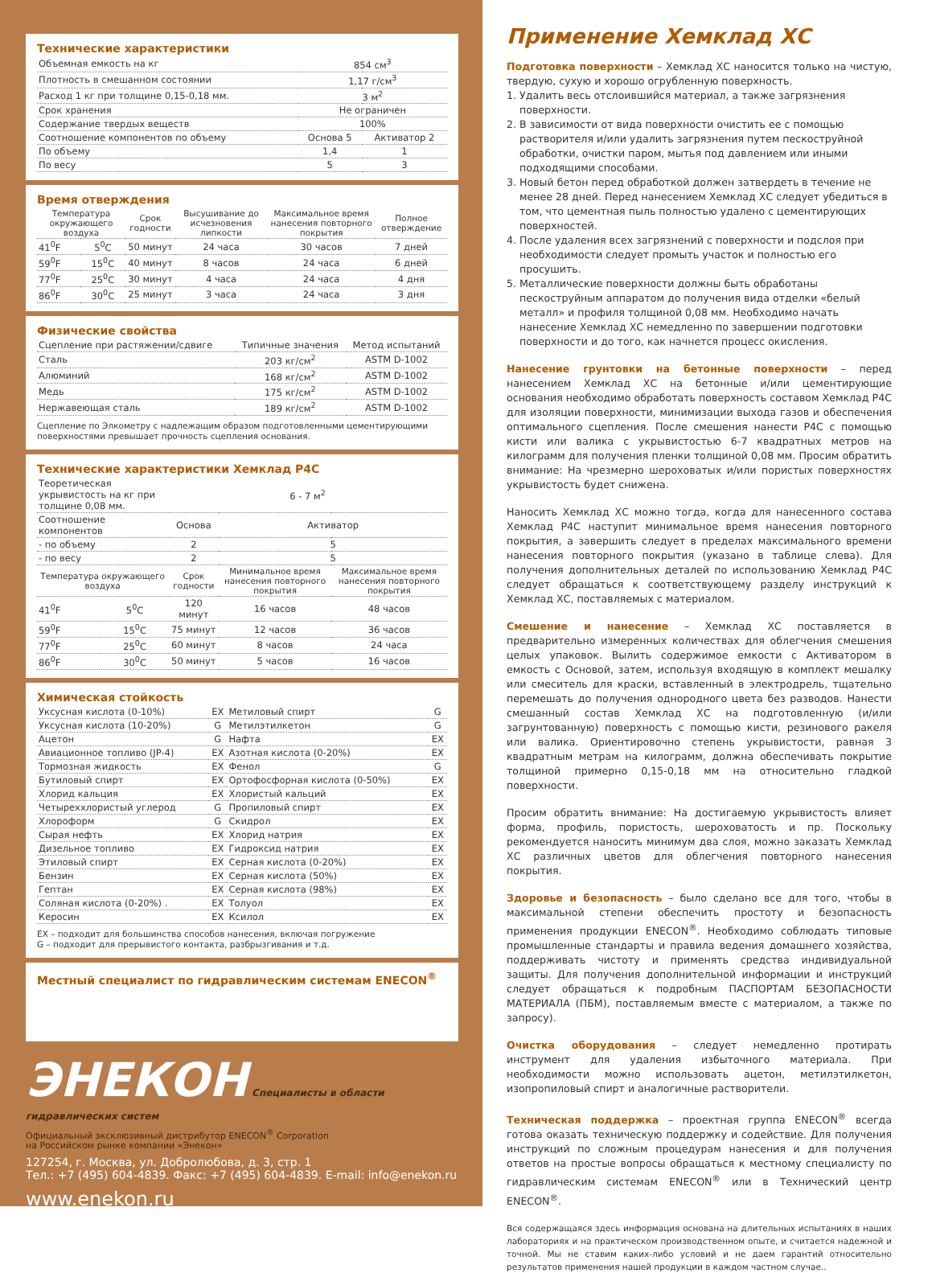Технические характеристики
| Объемная емкость на кг | 854 см<sup>3</sup> | |
| Плотность в смешанном состоянии | 1,17 г/см<sup>3</sup> | |
| Расход 1 кг при толщине 0,15-0,18 мм. | 3 м<sup>2</sup> | |
| Срок хранения | Не ограничен | |
| Содержание твердых веществ | 100% | |
| Соотношение компонентов по объему | Основа 5 | Активатор 2 |
| По объему | 1,4 | 1 |
| По весу | 5 | 3 |
Время отверждения
| Температура окружающего воздуха | | Срок годности | Высушивание до исчезновения липкости | Максимальное время нанесения повторного покрытия | Полное отверждение |
| --- | --- | --- | --- | --- | --- |
| 41<sup>0</sup>F | 5<sup>0</sup>C | 50 минут | 24 часа | 30 часов | 7 дней |
| 59<sup>0</sup>F | 15<sup>0</sup>C | 40 минут | 8 часов | 24 часа | 6 дней |
| 77<sup>0</sup>F | 25<sup>0</sup>C | 30 минут | 4 часа | 24 часа | 4 дня |
| 86<sup>0</sup>F | 30<sup>0</sup>C | 25 минут | 3 часа | 24 часа | 3 дня |
Физические свойства
| Сцепление при растяжении/сдвиге | Типичные значения | Метод испытаний |
| Сталь | 203 кг/см<sup>2</sup> | ASTM D-1002 |
| Алюминий | 168 кг/см<sup>2</sup> | ASTM D-1002 |
| Медь | 175 кг/см<sup>2</sup> | ASTM D-1002 |
| Нержавеющая сталь | 189 кг/см<sup>2</sup> | ASTM D-1002 |
Сцепление по Элкометру с надлежащим образом подготовленными цементирующими поверхностями превышает прочность сцепления основания.
Технические характеристики Хемклад Р4С
| Теоретическая укрывистость на кг при толщине 0,08 мм. | | 6 - 7 м<sup>2</sup> | | |
| Соотношение компонентов | | Основа | Активатор | |
| - по объему | | 2 | 5 | |
| - по весу | | 2 | 5 | |
| Температура окружающего воздуха | | Срок годности | Минимальное время нанесения повторного покрытия | Максимальное время нанесения повторного покрытия |
| 41<sup>0</sup>F | 5<sup>0</sup>C | 120 минут | 16 часов | 48 часов |
| 59<sup>0</sup>F | 15<sup>0</sup>C | 75 минут | 12 часов | 36 часов |
| 77<sup>0</sup>F | 25<sup>0</sup>C | 60 минут | 8 часов | 24 часа |
| 86<sup>0</sup>F | 30<sup>0</sup>C | 50 минут | 5 часов | 16 часов |
Химическая стойкость
| Уксусная кислота (0-10%) | EX | Метиловый спирт | G |
| Уксусная кислота (10-20%) | G | Метилэтилкетон | G |
| Ацетон | G | Нафта | EX |
| Авиационное топливо (JP-4) | EX | Азотная кислота (0-20%) | EX |
| Тормозная жидкость | EX | Фенол | G |
| Бутиловый спирт | EX | Ортофосфорная кислота (0-50%) | EX |
| Хлорид кальция | EX | Хлористый кальций | EX |
| Четыреххлористый углерод | G | Пропиловый спирт | EX |
| Хлороформ | G | Скидрол | EX |
| Сырая нефть | EX | Хлорид натрия | EX |
| Дизельное топливо | EX | Гидроксид натрия | EX |
| Этиловый спирт | EX | Серная кислота (0-20%) | EX |
| Бензин | EX | Серная кислота (50%) | EX |
| Гептан | EX | Серная кислота (98%) | EX |
| Соляная кислота (0-20%) . | EX | Толуол | EX |
| Керосин | EX | Ксилол | EX |
EX – подходит для большинства способов нанесения, включая погружение
G – подходит для прерывистого контакта, разбрызгивания и т.д.
Местный специалист по гидравлическим системам ENECON<sup>®</sup>
ЭНЕКОН Специалисты в области
гидравлических систем
Официальный эксклюзивный дистрибутор ENECON<sup>®</sup> Corporation
на Российском рынке компании «Энекон»
127254, г. Москва, ул. Добролюбова, д. 3, стр. 1
Тел.: +7 (495) 604-4839. Факс: +7 (495) 604-4839. E-mail: info@enekon.ru
www.enekon.ru
Применение Хемклад ХС
Подготовка поверхности – Хемклад ХС наносится только на чистую, твердую, сухую и хорошо огрубленную поверхность.
1. Удалить весь отслоившийся материал, а также загрязнения поверхности.
2. В зависимости от вида поверхности очистить ее с помощью растворителя и/или удалить загрязнения путем пескоструйной обработки, очистки паром, мытья под давлением или иными подходящими способами.
3. Новый бетон перед обработкой должен затвердеть в течение не менее 28 дней. Перед нанесением Хемклад ХС следует убедиться в том, что цементная пыль полностью удалено с цементирующих поверхностей.
4. После удаления всех загрязнений с поверхности и подслоя при необходимости следует промыть участок и полностью его просушить.
5. Металлические поверхности должны быть обработаны пескоструйным аппаратом до получения вида отделки «белый металл» и профиля толщиной 0,08 мм. Необходимо начать нанесение Хемклад ХС немедленно по завершении подготовки поверхности и до того, как начнется процесс окисления.
Нанесение грунтовки на бетонные поверхности – перед нанесением Хемклад ХС на бетонные и/или цементирующие основания необходимо обработать поверхность составом Хемклад Р4С для изоляции поверхности, минимизации выхода газов и обеспечения оптимального сцепления. После смешения нанести Р4С с помощью кисти или валика с укрывистостью 6-7 квадратных метров на килограмм для получения пленки толщиной 0,08 мм. Просим обратить внимание: На чрезмерно шероховатых и/или пористых поверхностях укрывистость будет снижена.
Наносить Хемклад ХС можно тогда, когда для нанесенного состава Хемклад Р4С наступит минимальное время нанесения повторного покрытия, а завершить следует в пределах максимального времени нанесения повторного покрытия (указано в таблице слева). Для получения дополнительных деталей по использованию Хемклад Р4С следует обращаться к соответствующему разделу инструкций к Хемклад ХС, поставляемых с материалом.
Смешение и нанесение – Хемклад ХС поставляется в предварительно измеренных количествах для облегчения смешения целых упаковок. Вылить содержимое емкости с Активатором в емкость с Основой, затем, используя входящую в комплект мешалку или смеситель для краски, вставленный в электродрель, тщательно перемешать до получения однородного цвета без разводов. Нанести смешанный состав Хемклад ХС на подготовленную (и/или загрунтованную) поверхность с помощью кисти, резинового ракеля или валика. Ориентировочно степень укрывистости, равная 3 квадратным метрам на килограмм, должна обеспечивать покрытие толщиной примерно 0,15-0,18 мм на относительно гладкой поверхности.
Просим обратить внимание: На достигаемую укрывистость влияет форма, профиль, пористость, шероховатость и пр. Поскольку рекомендуется наносить минимум два слоя, можно заказать Хемклад ХС различных цветов для облегчения повторного нанесения покрытия.
Здоровье и безопасность – было сделано все для того, чтобы в максимальной степени обеспечить простоту и безопасность применения продукции ENECON<sup>®</sup>. Необходимо соблюдать типовые промышленные стандарты и правила ведения домашнего хозяйства, поддерживать чистоту и применять средства индивидуальной защиты. Для получения дополнительной информации и инструкций следует обращаться к подробным ПАСПОРТАМ БЕЗОПАСНОСТИ МАТЕРИАЛА (ПБМ), поставляемым вместе с материалом, а также по запросу).
Очистка оборудования – следует немедленно протирать инструмент для удаления избыточного материала. При необходимости можно использовать ацетон, метилэтилкетон, изопропиловый спирт и аналогичные растворители.
Техническая поддержка – проектная группа ENECON<sup>®</sup> всегда готова оказать техническую поддержку и содействие. Для получения инструкций по сложным процедурам нанесения и для получения ответов на простые вопросы обращаться к местному специалисту по гидравлическим системам ENECON<sup>®</sup> или в Технический центр ENECON<sup>®</sup>.
Вся содержащаяся здесь информация основана на длительных испытаниях в наших лабораториях и на практическом производственном опыте, и считается надежной и точной. Мы не ставим каких-либо условий и не даем гарантий относительно результатов применения нашей продукции в каждом частном случае..